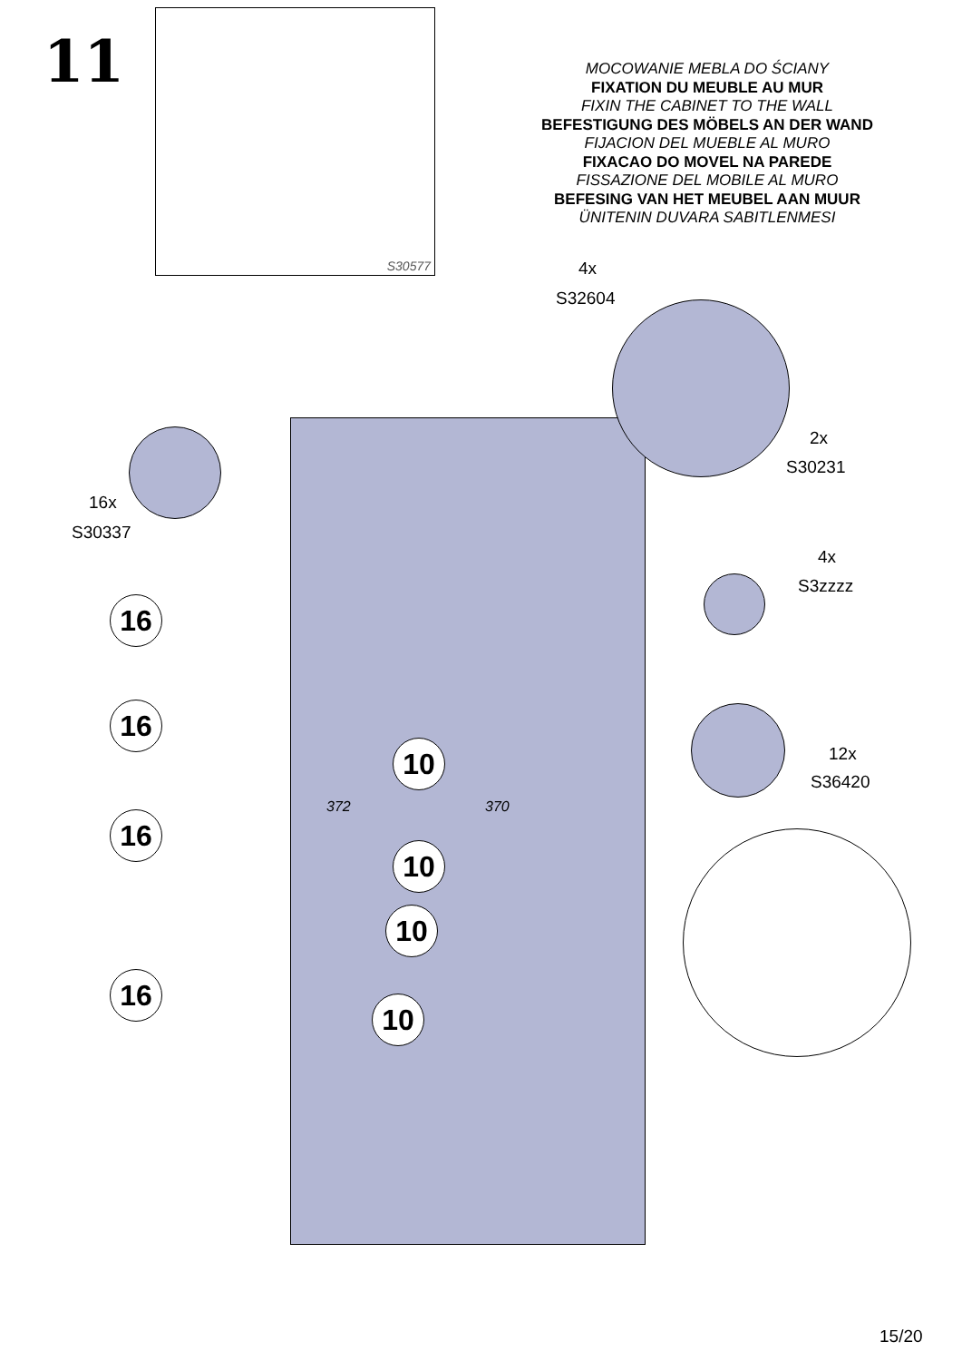11
S30577
MOCOWANIE MEBLA DO ŚCIANY
FIXATION DU MEUBLE AU MUR
FIXIN THE CABINET TO THE WALL
BEFESTIGUNG DES MÖBELS AN DER WAND
FIJACION DEL MUEBLE AL MURO
FIXACAO DO MOVEL NA PAREDE
FISSAZIONE DEL MOBILE AL MURO
BEFESING VAN HET MEUBEL AAN MUUR
ÜNITENIN DUVARA SABITLENMESI
4x
S32604
2x
S30231
16x
S30337
4x
S3zzzz
12x
S36420
16
16
16
16
10
10
10
10
372 370
15/20